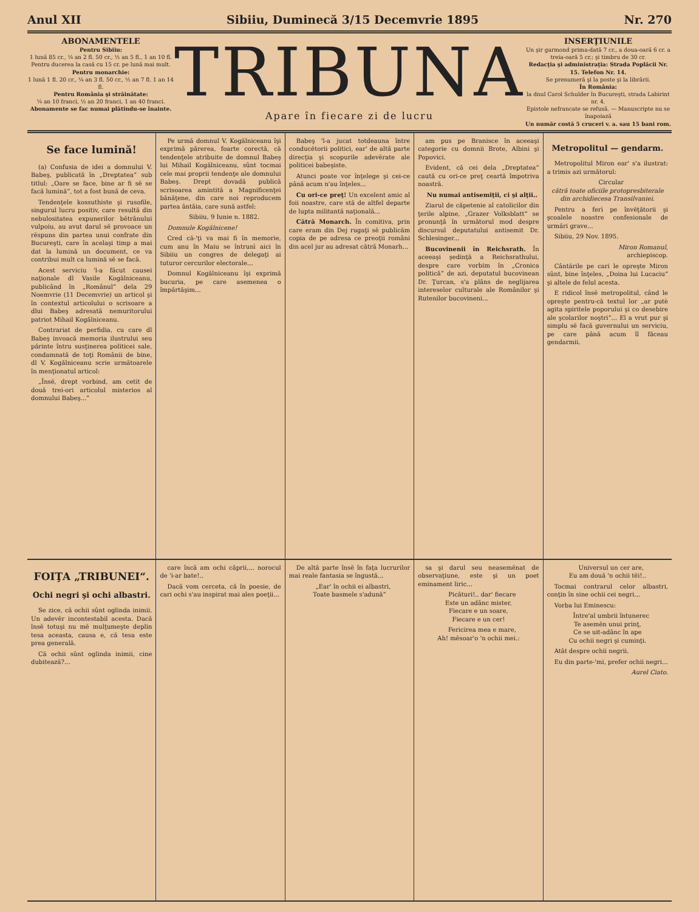Anul XII Sibiiu, Duminecă 3/15 Decemvrie 1895 Nr. 270
ABONAMENTELE
Pentru Sibiiu:
1 lună 85 cr., ¼ an 2 fl. 50 cr., ½ an 5 fl., 1 an 10 fl.
Pentru ducerea la casă cu 15 cr. pe lună mai mult.
Pentru monarchie:
1 lună 1 fl. 20 cr., ¼ an 3 fl. 50 cr., ½ an 7 fl. 1 an 14 fl.
Pentru România şi străinătate:
¼ an 10 franci, ½ an 20 franci, 1 an 40 franci.
Abonamente se fac numai plătindu-se înainte.
TRIBUNA
Apare în fiecare zi de lucru
INSERŢIUNILE
Un şir garmond prima-dată 7 cr., a doua-oară 6 cr. a treia-oară 5 cr.; şi timbru de 30 cr.
Redacţia şi administraţia: Strada Poplăcii Nr. 15. Telefon Nr. 14.
Se prenumeră şi la poste şi la librării.
În România:
la dnul Carol Schulder în Bucureşti, strada Labirint nr. 4.
Epistole nefrancate se refusă. — Manuscripte nu se înapoiază
Un număr costă 5 cruceri v. a. sau 15 bani rom.
Se face lumină!
(a) Confusia de idei a domnului V. Babeş, publicată în „Dreptatea“ sub titlul: „Oare se face, bine ar fi sĕ se facă lumină“, tot a fost bună de ceva.
Tendenţele kossuthiste şi rusofile, singurul lucru positiv, care resultă din nebulositatea expunerilor bĕtrânului vulpoiu, au avut darul sĕ provoace un rĕspuns din partea unui confrate din Bucureşti, care în acelaşi timp a mai dat la lumină un document, ce va contribui mult ca lumină sĕ se facă.
Acest serviciu 'l-a făcut causei naţionale dl Vasile Kogălniceanu, publicând în „Românul“ dela 29 Noemvrie (11 Decemvrie) un articol şi în contextul articolului o scrisoare a dlui Babeş adresată nemuritorului patriot Mihail Kogălniceanu.
Contrariat de perfidia, cu care dl Babeş invoacă memoria ilustrului seu părinte întru susţinerea politicei sale, condamnată de toţi Românii de bine, dl V. Kogălniceanu scrie următoarele în menţionatul articol:
„Însĕ, drept vorbind, am cetit de două trei-ori articolul misterios al domnului Babeş...“
Pe urmă domnul V. Kogălniceanu îşi exprimă părerea, foarte corectă, că tendenţele atribuite de domnul Babeş lui Mihail Kogălniceanu, sûnt tocmai cele mai proprii tendenţe ale domnului Babeş. Drept dovadă publică scrisoarea amintită a Magnificenţei bănăţene, din care noi reproducem partea ântâia, care sună astfel:
Sibiiu, 9 Iunie n. 1882.
Domnule Kogălnicene!
Cred că-'ţi va mai fi în memorie, cum anu în Maiu se întrunì aici în Sibiiu un congres de delegaţi ai tuturor cercurilor electorale...
Domnul Kogălniceanu îşi exprimă bucuria, pe care asemenea o împărtăşim...
Babeş 'l-a jucat totdeauna între conducĕtorii politici, ear' de altă parte direcţia şi scopurile adevĕrate ale politicei babeşiste.
Atunci poate vor înţelege şi cei-ce până acum n'au înţeles...
Cu ori-ce preţ! Un excelent amic al foii noastre, care stă de altfel departe de lupta militantă naţională...
Cătră Monarch. În comitiva, prin care eram din Dej rugaţi sĕ publicăm copia de pe adresa ce preoţii români din acel jur au adresat cătră Monarh...
am pus pe Branisce în aceeaşi categorie cu domnii Brote, Albini şi Popovici.
Evident, că cei dela „Dreptatea“ caută cu ori-ce preţ ceartă împotriva noastră.
Nu numai antisemiţii, ci şi alţii..
Ziarul de căpetenie al catolicilor din ţerile alpine, „Grazer Volksblatt“ se pronunţă în următorul mod despre discursul deputatului antisemit Dr. Schlesinger...
Bucovinenii în Reichsrath. În aceeaşi şedinţă a Reichsrathului, despre care vorbim în „Cronica politică“ de azi, deputatul bucovinean Dr. Ţurcan, s'a plâns de neglijarea intereselor culturale ale Românilor şi Rutenilor bucovineni...
Metropolitul — gendarm.
Metropolitul Miron ear' s'a ilustrat: a trimis azi următorul:
Circular
cătră toate oficiile protopresbiterale din archidiecesa Transilvaniei.
Pentru a ferì pe învĕţătorii şi şcoalele noastre confesionale de urmări grave...
Sibiiu, 29 Nov. 1895.
Miron Romanul,
archiepiscop.
Cântările pe cari le opreşte Miron sûnt, bine înţeles, „Doina lui Lucaciu“ şi altele de felul acesta.
E ridicol însĕ metropolitul, când le opreşte pentru-că textul lor „ar putè agita spiritele poporului şi co desebire ale şcolarilor noştri“... El a vrut pur şi simplu sĕ facă guvernului un serviciu, pe care până acum îl făceau gendarmii.
FOIŢA „TRIBUNEI“.
Ochi negri şi ochi albastri.
Se zice, că ochii sûnt oglinda inimii. Un adevĕr incontestabil acesta. Dacă însĕ totuşi nu mĕ mulţumeşte deplin tesa aceasta, causa e, că tesa este prea generală.
Că ochii sûnt oglinda inimii, cine dubitează?...
care încă am ochi căprii,... norocul de 'i-ar bate!..
Dacă vom cerceta, că în poesie, de cari ochi s'au inspirat mai ales poeţii...
De altă parte însĕ în faţa lucrurilor mai reale fantasia se îngustă...
„Ear' în ochii ei albastri,
Toate basmele s'adună“
sa şi darul seu neasemĕnat de observaţiune, este şi un poet eminament liric...
Picături!.. dar' fiecare
Este un adânc mister,
Fiecare e un soare,
Fiecare e un cer!
Fericirea mea e mare,
Ah! mĕsoar'o 'n ochii mei.:
Universul un cer are,
Eu am două 'n ochii tĕi!..
Tocmai contrarul celor albastri, conţin în sine ochii cei negri...
Vorba lui Eminescu:
Între'al umbrii întunerec
Te asemĕn unui prinţ,
Ce se uit-adânc în ape
Cu ochii negri şi cuminţi.
Atât despre ochii negrii.
Eu din parte-'mi, prefer ochii negri...
Aurel Ciato.